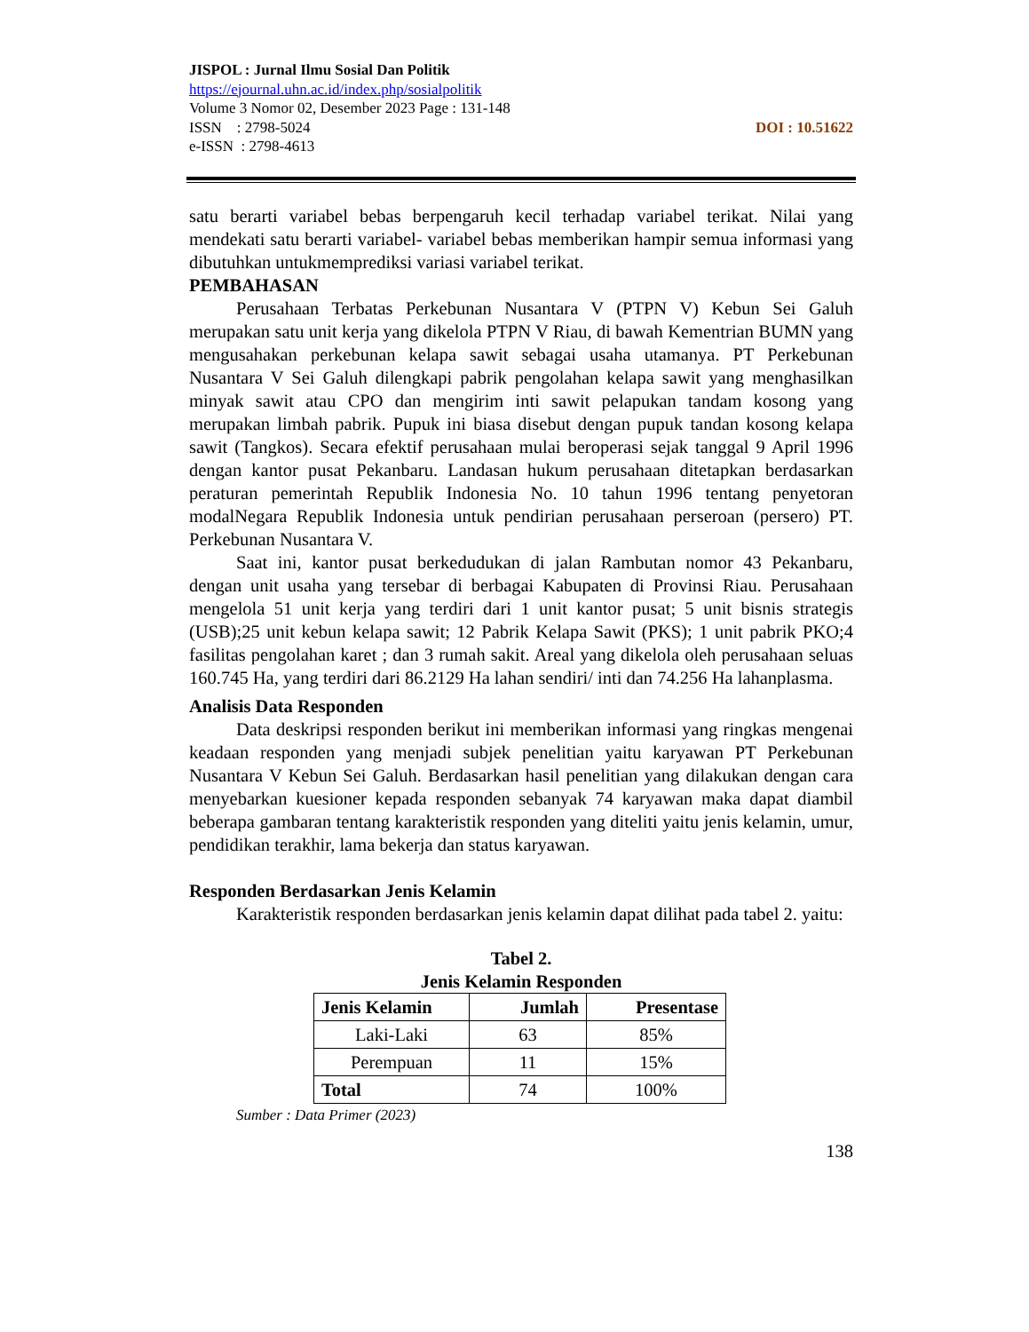JISPOL : Jurnal Ilmu Sosial Dan Politik
https://ejournal.uhn.ac.id/index.php/sosialpolitik
Volume 3 Nomor 02, Desember 2023 Page : 131-148
ISSN : 2798-5024 DOI : 10.51622
e-ISSN : 2798-4613
satu berarti variabel bebas berpengaruh kecil terhadap variabel terikat. Nilai yang mendekati satu berarti variabel- variabel bebas memberikan hampir semua informasi yang dibutuhkan untukmemprediksi variasi variabel terikat.
PEMBAHASAN
Perusahaan Terbatas Perkebunan Nusantara V (PTPN V) Kebun Sei Galuh merupakan satu unit kerja yang dikelola PTPN V Riau, di bawah Kementrian BUMN yang mengusahakan perkebunan kelapa sawit sebagai usaha utamanya. PT Perkebunan Nusantara V Sei Galuh dilengkapi pabrik pengolahan kelapa sawit yang menghasilkan minyak sawit atau CPO dan mengirim inti sawit pelapukan tandam kosong yang merupakan limbah pabrik. Pupuk ini biasa disebut dengan pupuk tandan kosong kelapa sawit (Tangkos). Secara efektif perusahaan mulai beroperasi sejak tanggal 9 April 1996 dengan kantor pusat Pekanbaru. Landasan hukum perusahaan ditetapkan berdasarkan peraturan pemerintah Republik Indonesia No. 10 tahun 1996 tentang penyetoran modalNegara Republik Indonesia untuk pendirian perusahaan perseroan (persero) PT. Perkebunan Nusantara V.
Saat ini, kantor pusat berkedudukan di jalan Rambutan nomor 43 Pekanbaru, dengan unit usaha yang tersebar di berbagai Kabupaten di Provinsi Riau. Perusahaan mengelola 51 unit kerja yang terdiri dari 1 unit kantor pusat; 5 unit bisnis strategis (USB);25 unit kebun kelapa sawit; 12 Pabrik Kelapa Sawit (PKS); 1 unit pabrik PKO;4 fasilitas pengolahan karet ; dan 3 rumah sakit. Areal yang dikelola oleh perusahaan seluas 160.745 Ha, yang terdiri dari 86.2129 Ha lahan sendiri/ inti dan 74.256 Ha lahanplasma.
Analisis Data Responden
Data deskripsi responden berikut ini memberikan informasi yang ringkas mengenai keadaan responden yang menjadi subjek penelitian yaitu karyawan PT Perkebunan Nusantara V Kebun Sei Galuh. Berdasarkan hasil penelitian yang dilakukan dengan cara menyebarkan kuesioner kepada responden sebanyak 74 karyawan maka dapat diambil beberapa gambaran tentang karakteristik responden yang diteliti yaitu jenis kelamin, umur, pendidikan terakhir, lama bekerja dan status karyawan.
Responden Berdasarkan Jenis Kelamin
Karakteristik responden berdasarkan jenis kelamin dapat dilihat pada tabel 2. yaitu:
Tabel 2.
Jenis Kelamin Responden
| Jenis Kelamin | Jumlah | Presentase |
| --- | --- | --- |
| Laki-Laki | 63 | 85% |
| Perempuan | 11 | 15% |
| Total | 74 | 100% |
Sumber : Data Primer (2023)
138